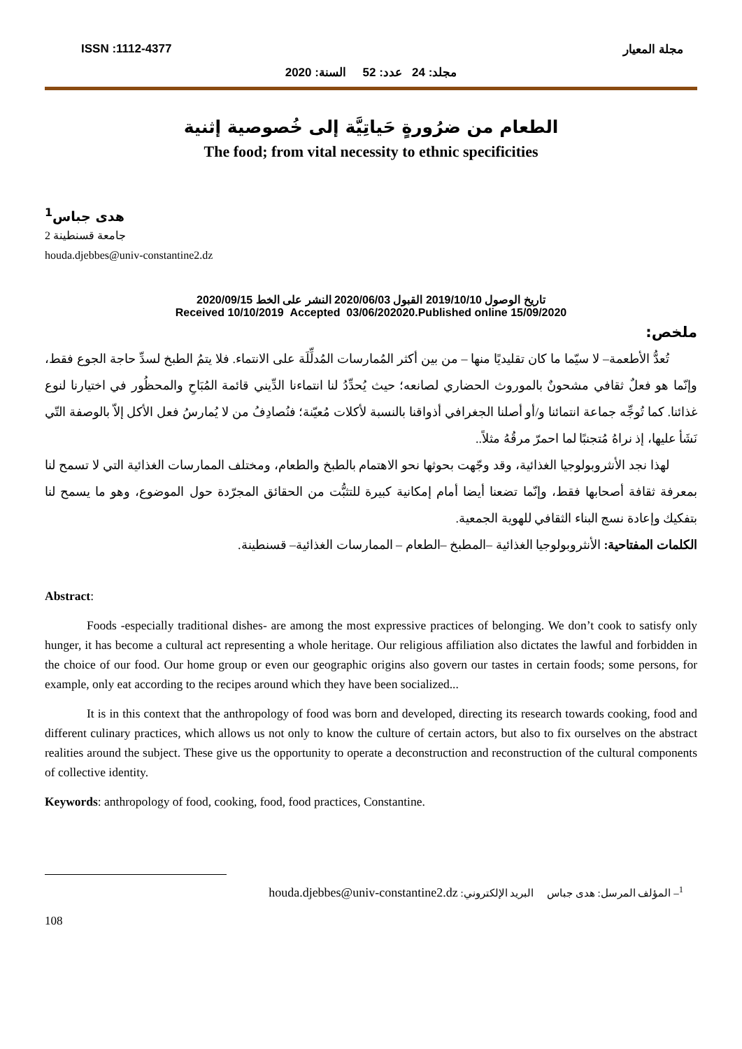ISSN :1112-4377 مجلة المعيار
مجلد: 24 عدد: 52 السنة: 2020
الطعام من ضرُورةٍ حَياتِيَّة إلى خُصوصية إثنية
The food; from vital necessity to ethnic specificities
هدى جباس<sup>1</sup>
جامعة قسنطينة 2
houda.djebbes@univ-constantine2.dz
تاريخ الوصول 2019/10/10 القبول 2020/06/03 النشر على الخط 2020/09/15
Received 10/10/2019 Accepted 03/06/202020.Published online 15/09/2020
ملخص:
تُعدُّ الأطعمة– لا سيّما ما كان تقليديًا منها – من بين أكثر المُمارسات المُدلِّلَة على الانتماء. فلا يتمُ الطبخ لسدِّ حاجة الجوع فقط، وإنّما هو فعلٌ ثقافي مشحونٌ بالموروث الحضاري لصانعه؛ حيث يُحدِّدُ لنا انتماءنا الدِّيني قائمة المُبَاحِ والمحظُور في اختيارنا لنوع غذائنا. كما تُوجِّه جماعة انتمائنا و/أو أصلنا الجغرافي أذواقنا بالنسبة لأكلات مُعيّنة؛ فنُصادِفُ من لا يُمارسُ فعل الأكل إلاّ بالوصفة التّي نَشَأ عليها، إذ نراهُ مُتجنبًا لما احمرّ مرقُهُ مثلاً..
لهذا نجد الأنثروبولوجيا الغذائية، وقد وجّهت بحوثها نحو الاهتمام بالطبخ والطعام، ومختلف الممارسات الغذائية التي لا تسمح لنا بمعرفة ثقافة أصحابها فقط، وإنّما تضعنا أيضا أمام إمكانية كبيرة للتثبُّت من الحقائق المجرّدة حول الموضوع، وهو ما يسمح لنا بتفكيك وإعادة نسج البناء الثقافي للهوية الجمعية.
الكلمات المفتاحية: الأنثروبولوجيا الغذائية –المطبخ –الطعام – الممارسات الغذائية– قسنطينة.
Abstract:
Foods -especially traditional dishes- are among the most expressive practices of belonging. We don’t cook to satisfy only hunger, it has become a cultural act representing a whole heritage. Our religious affiliation also dictates the lawful and forbidden in the choice of our food. Our home group or even our geographic origins also govern our tastes in certain foods; some persons, for example, only eat according to the recipes around which they have been socialized...
It is in this context that the anthropology of food was born and developed, directing its research towards cooking, food and different culinary practices, which allows us not only to know the culture of certain actors, but also to fix ourselves on the abstract realities around the subject. These give us the opportunity to operate a deconstruction and reconstruction of the cultural components of collective identity.
Keywords: anthropology of food, cooking, food, food practices, Constantine.
<sup>1</sup>– المؤلف المرسل: هدى جباس البريد الإلكتروني: houda.djebbes@univ-constantine2.dz
108